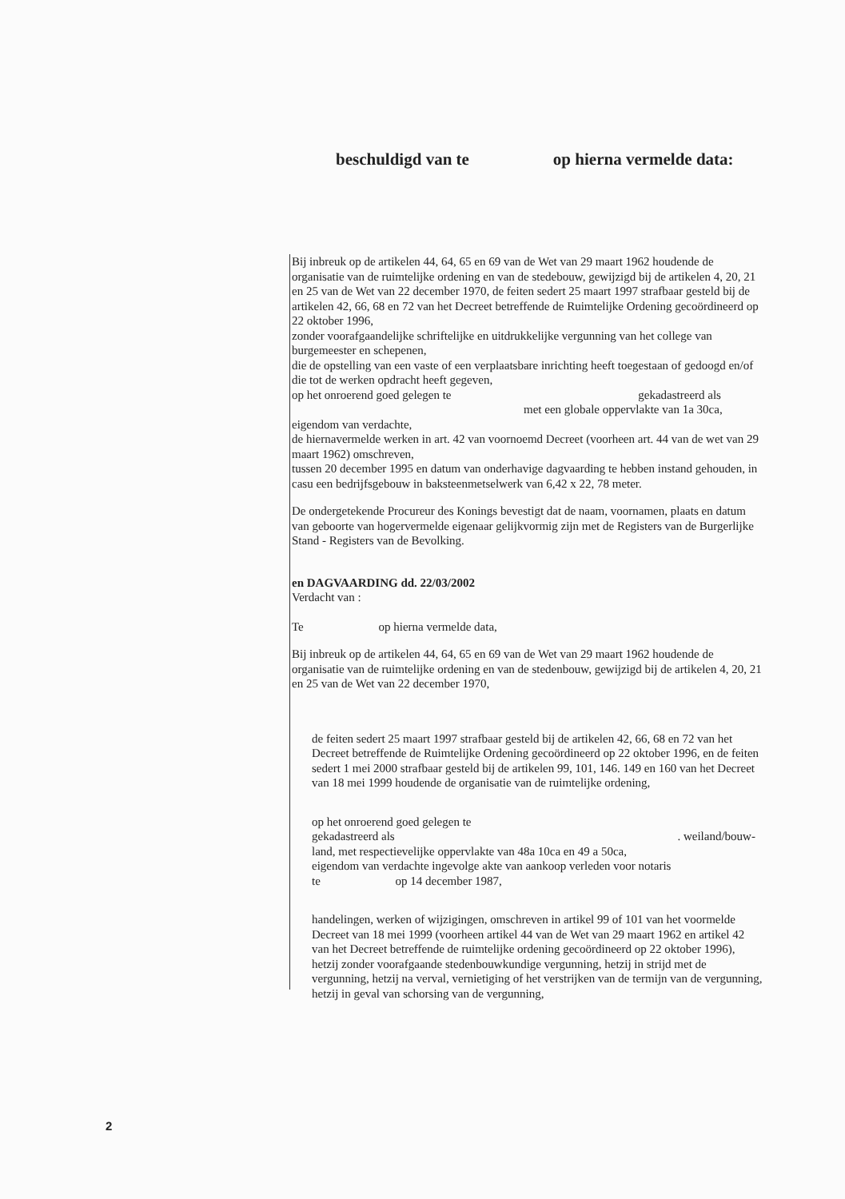beschuldigd van te op hierna vermelde data:
Bij inbreuk op de artikelen 44, 64, 65 en 69 van de Wet van 29 maart 1962 houdende de organisatie van de ruimtelijke ordening en van de stedebouw, gewijzigd bij de artikelen 4, 20, 21 en 25 van de Wet van 22 december 1970, de feiten sedert 25 maart 1997 strafbaar gesteld bij de artikelen 42, 66, 68 en 72 van het Decreet betreffende de Ruimtelijke Ordening gecoördineerd op 22 oktober 1996,
zonder voorafgaandelijke schriftelijke en uitdrukkelijke vergunning van het college van burgemeester en schepenen,
die de opstelling van een vaste of een verplaatsbare inrichting heeft toegestaan of gedoogd en/of die tot de werken opdracht heeft gegeven,
op het onroerend goed gelegen te gekadastreerd als
met een globale oppervlakte van 1a 30ca,
eigendom van verdachte,
de hiernavermelde werken in art. 42 van voornoemd Decreet (voorheen art. 44 van de wet van 29 maart 1962) omschreven,
tussen 20 december 1995 en datum van onderhavige dagvaarding te hebben instand gehouden, in casu een bedrijfsgebouw in baksteenmetselwerk van 6,42 x 22, 78 meter.
De ondergetekende Procureur des Konings bevestigt dat de naam, voornamen, plaats en datum van geboorte van hogervermelde eigenaar gelijkvormig zijn met de Registers van de Burgerlijke Stand - Registers van de Bevolking.
en DAGVAARDING dd. 22/03/2002
Verdacht van :
Te op hierna vermelde data,
Bij inbreuk op de artikelen 44, 64, 65 en 69 van de Wet van 29 maart 1962 houdende de organisatie van de ruimtelijke ordening en van de stedenbouw, gewijzigd bij de artikelen 4, 20, 21 en 25 van de Wet van 22 december 1970,
de feiten sedert 25 maart 1997 strafbaar gesteld bij de artikelen 42, 66, 68 en 72 van het Decreet betreffende de Ruimtelijke Ordening gecoördineerd op 22 oktober 1996, en de feiten sedert 1 mei 2000 strafbaar gesteld bij de artikelen 99, 101, 146. 149 en 160 van het Decreet van 18 mei 1999 houdende de organisatie van de ruimtelijke ordening,
op het onroerend goed gelegen te
gekadastreerd als . weiland/bouw-
land, met respectievelijke oppervlakte van 48a 10ca en 49 a 50ca,
eigendom van verdachte ingevolge akte van aankoop verleden voor notaris
te op 14 december 1987,
handelingen, werken of wijzigingen, omschreven in artikel 99 of 101 van het voormelde Decreet van 18 mei 1999 (voorheen artikel 44 van de Wet van 29 maart 1962 en artikel 42 van het Decreet betreffende de ruimtelijke ordening gecoördineerd op 22 oktober 1996), hetzij zonder voorafgaande stedenbouwkundige vergunning, hetzij in strijd met de vergunning, hetzij na verval, vernietiging of het verstrijken van de termijn van de vergunning, hetzij in geval van schorsing van de vergunning,
2